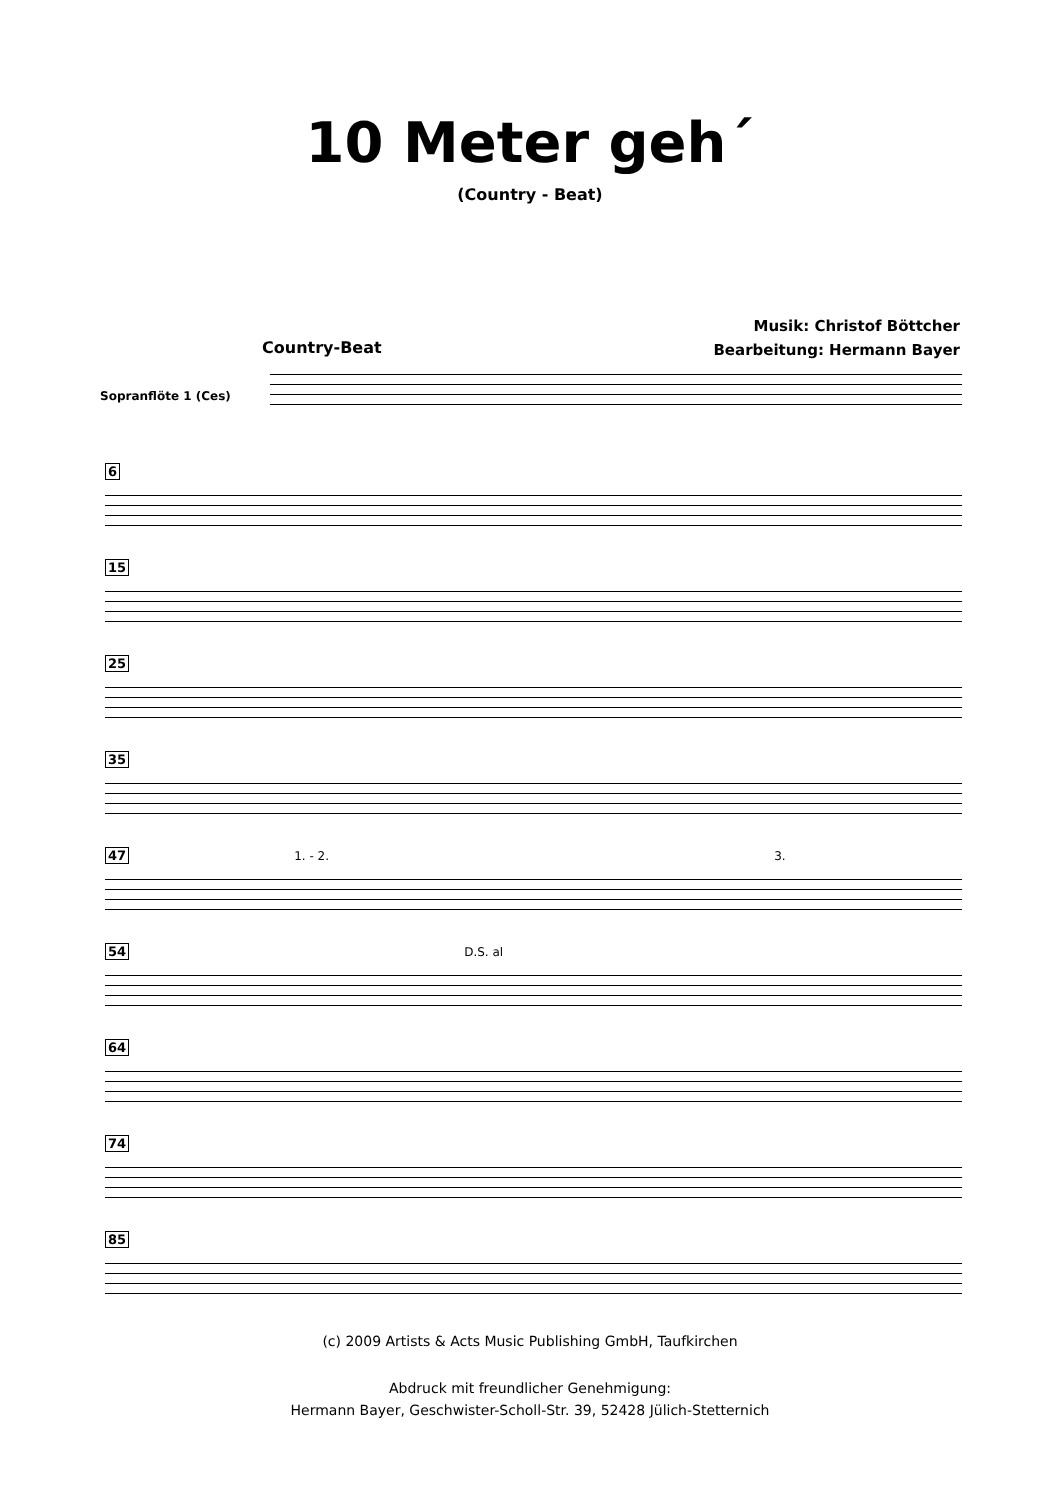10 Meter geh´
(Country - Beat)
Musik: Christof Böttcher
Bearbeitung: Hermann Bayer
Country-Beat
Sopranflöte 1 (Ces)
6
15
25
35
47 1. - 2. 3.
54 D.S. al
64
74
85
(c) 2009 Artists & Acts Music Publishing GmbH, Taufkirchen
Abdruck mit freundlicher Genehmigung:
Hermann Bayer, Geschwister-Scholl-Str. 39, 52428 Jülich-Stetternich